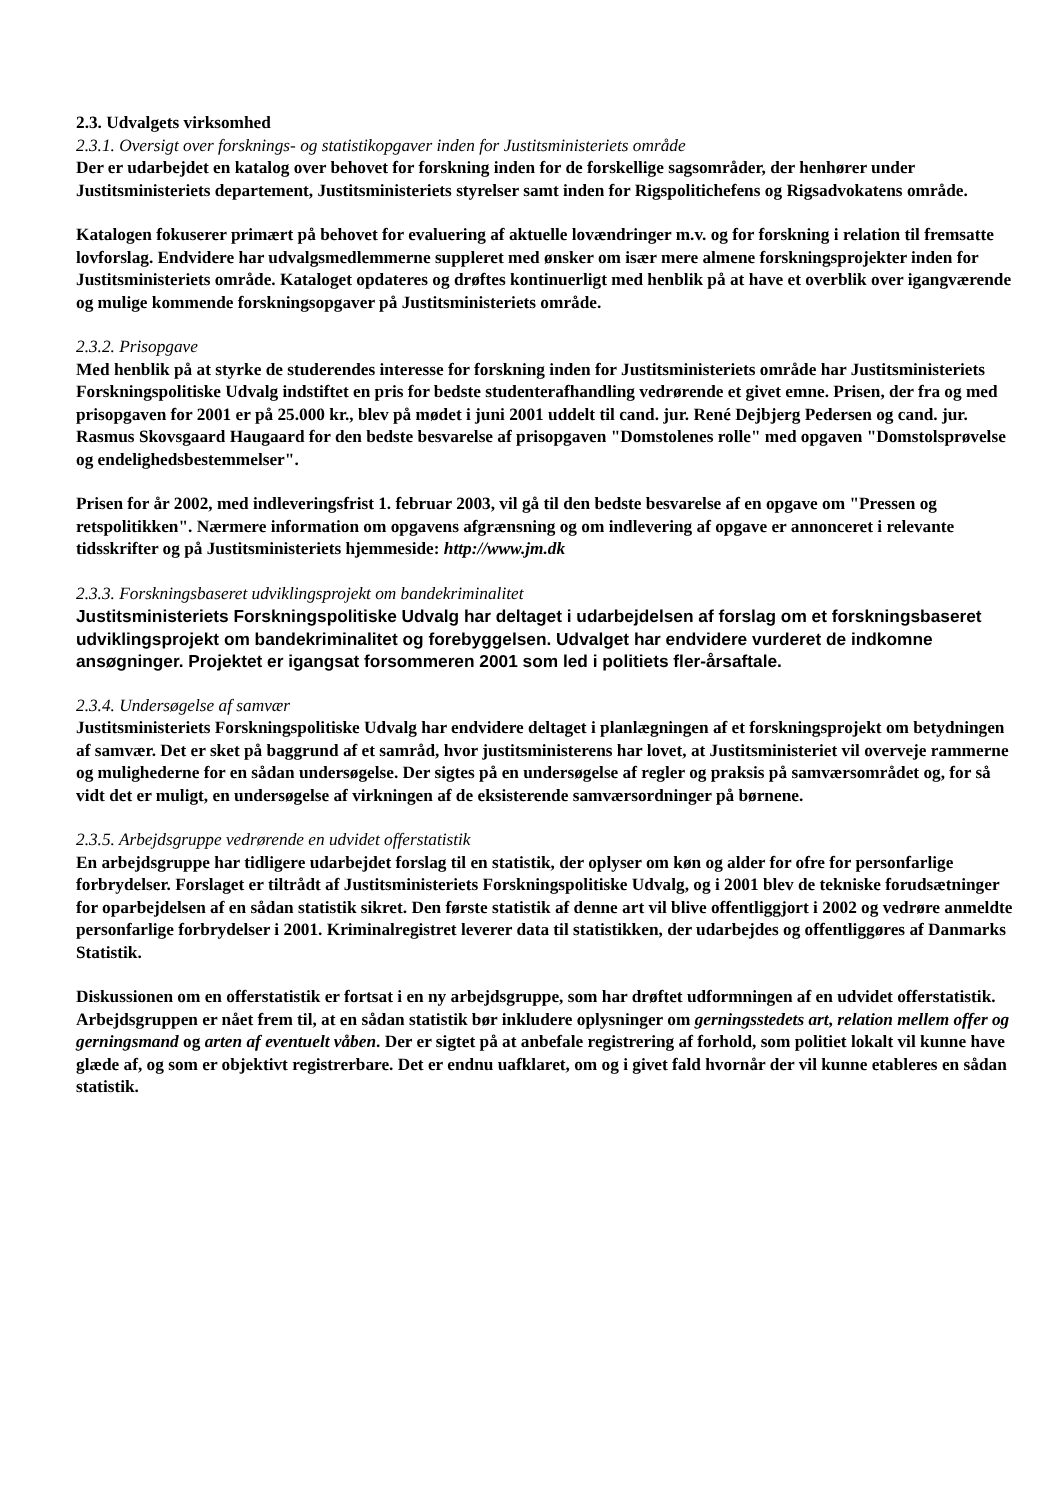2.3. Udvalgets virksomhed
2.3.1. Oversigt over forsknings- og statistikopgaver inden for Justitsministeriets område
Der er udarbejdet en katalog over behovet for forskning inden for de forskellige sagsområder, der henhører under Justitsministeriets departement, Justitsministeriets styrelser samt inden for Rigspolitichefens og Rigsadvokatens område.
Katalogen fokuserer primært på behovet for evaluering af aktuelle lovændringer m.v. og for forskning i relation til fremsatte lovforslag. Endvidere har udvalgsmedlemmerne suppleret med ønsker om især mere almene forskningsprojekter inden for Justitsministeriets område. Kataloget opdateres og drøftes kontinuerligt med henblik på at have et overblik over igangværende og mulige kommende forskningsopgaver på Justitsministeriets område.
2.3.2. Prisopgave
Med henblik på at styrke de studerendes interesse for forskning inden for Justitsministeriets område har Justitsministeriets Forskningspolitiske Udvalg indstiftet en pris for bedste studenterafhandling vedrørende et givet emne. Prisen, der fra og med prisopgaven for 2001 er på 25.000 kr., blev på mødet i juni 2001 uddelt til cand. jur. René Dejbjerg Pedersen og cand. jur. Rasmus Skovsgaard Haugaard for den bedste besvarelse af prisopgaven "Domstolenes rolle" med opgaven "Domstolsprøvelse og endelighedsbestemmelser".
Prisen for år 2002, med indleveringsfrist 1. februar 2003, vil gå til den bedste besvarelse af en opgave om "Pressen og retspolitikken". Nærmere information om opgavens afgrænsning og om indlevering af opgave er annonceret i relevante tidsskrifter og på Justitsministeriets hjemmeside: http://www.jm.dk
2.3.3. Forskningsbaseret udviklingsprojekt om bandekriminalitet
Justitsministeriets Forskningspolitiske Udvalg har deltaget i udarbejdelsen af forslag om et forskningsbaseret udviklingsprojekt om bandekriminalitet og forebyggelsen. Udvalget har endvidere vurderet de indkomne ansøgninger. Projektet er igangsat forsommeren 2001 som led i politiets fler-årsaftale.
2.3.4. Undersøgelse af samvær
Justitsministeriets Forskningspolitiske Udvalg har endvidere deltaget i planlægningen af et forskningsprojekt om betydningen af samvær. Det er sket på baggrund af et samråd, hvor justitsministerens har lovet, at Justitsministeriet vil overveje rammerne og mulighederne for en sådan undersøgelse. Der sigtes på en undersøgelse af regler og praksis på samværsområdet og, for så vidt det er muligt, en undersøgelse af virkningen af de eksisterende samværsordninger på børnene.
2.3.5. Arbejdsgruppe vedrørende en udvidet offerstatistik
En arbejdsgruppe har tidligere udarbejdet forslag til en statistik, der oplyser om køn og alder for ofre for personfarlige forbrydelser. Forslaget er tiltrådt af Justitsministeriets Forskningspolitiske Udvalg, og i 2001 blev de tekniske forudsætninger for oparbejdelsen af en sådan statistik sikret. Den første statistik af denne art vil blive offentliggjort i 2002 og vedrøre anmeldte personfarlige forbrydelser i 2001. Kriminalregistret leverer data til statistikken, der udarbejdes og offentliggøres af Danmarks Statistik.
Diskussionen om en offerstatistik er fortsat i en ny arbejdsgruppe, som har drøftet udformningen af en udvidet offerstatistik. Arbejdsgruppen er nået frem til, at en sådan statistik bør inkludere oplysninger om gerningsstedets art, relation mellem offer og gerningsmand og arten af eventuelt våben. Der er sigtet på at anbefale registrering af forhold, som politiet lokalt vil kunne have glæde af, og som er objektivt registrerbare. Det er endnu uafklaret, om og i givet fald hvornår der vil kunne etableres en sådan statistik.